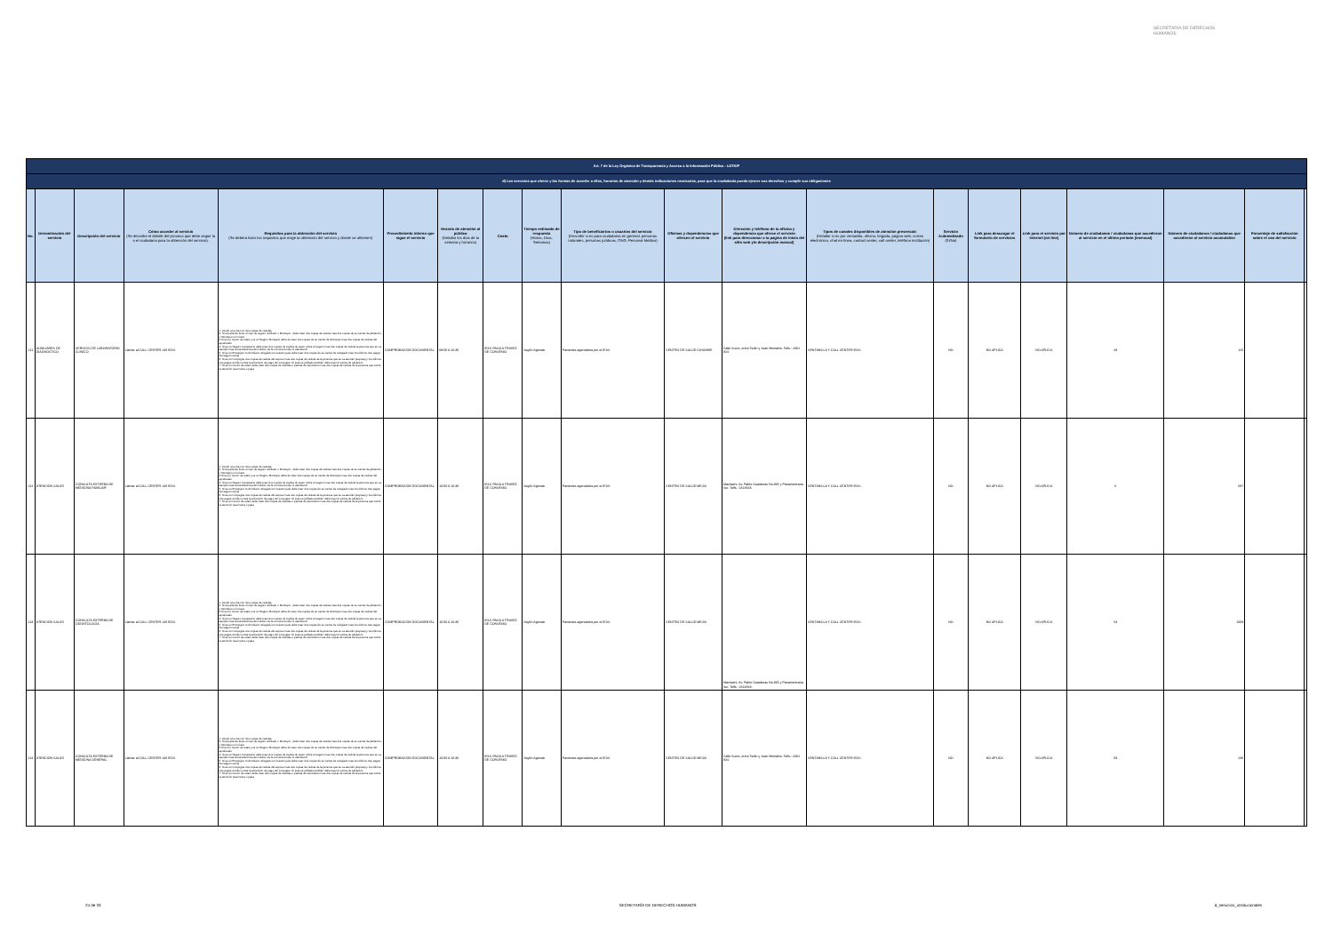SECRETARÍA DE DERECHOS HUMANOS
| Art. 7 de la Ley Orgánica de Transparencia y Acceso a la Información Pública - LOTAIP | | | | | | | | | | | | | | | | | | | |
| d) Los servicios que ofrece y las formas de acceder a ellos, horarios de atención y demás indicaciones necesarias, para que la ciudadanía pueda ejercer sus derechos y cumplir sus obligaciones | | | | | | | | | | | | | | | | | | | |
| No. | Denominación del servicio | Descripción del servicio | Cómo acceder al servicio (Se describe el detalle del proceso que debe seguir la o el ciudadano para la obtención del servicio). | Requisitos para la obtención del servicio (Se deberá listar los requisitos que exige la obtención del servicio y donde se obtienen) | Procedimiento interno que sigue el servicio | Horario de atención al público (Detallar los días de la semana y horarios) | Costo | Tiempo estimado de respuesta (Horas, Días, Semanas) | Tipo de beneficiarios o usuarios del servicio (Describir si es para ciudadanía en general, personas naturales, personas jurídicas, ONG, Personal Médico) | Oficinas y dependencias que ofrecen el servicio | Dirección y teléfono de la oficina y dependencia que ofrece el servicio (link para direccionar a la página de inicio del sitio web y/o descripción manual) | Tipos de canales disponibles de atención presencial: (Detallar si es por ventanilla, oficina, brigada, página web, correo electrónico, chat en línea, contact center, call center, teléfono institución) | Servicio Automatizado (Si/No) | Link para descargar el formulario de servicios | Link para el servicio por internet (on line) | Número de ciudadanos / ciudadanas que accedieron al servicio en el último período (mensual) | Número de ciudadanos / ciudadanas que accedieron al servicio acumulativo | Porcentaje de satisfacción sobre el uso del servicio | |
| 211 | AUXILIARES DE DIAGNÓSTICO | SERVICIO DE LABORATORIO CLÍNICO | Llamar al CALL CENTER 140 IESS | 1. Acudir a la cita con dos copias de cedulas 2. Si el paciente tiene un tipo de seguro Jubilado o Montepio , debe traer dos copias de cedula mas dos copias de su carnet de jubilación, o Montepio si lo fuere 3 Si es un menor de edad y es un Seguro Montepio debe de traer dos copias de su carnet de Montepio mas dos copias de cedula del apoderado 4. Si es un Seguro Campesino debe traer dos copias de cedula de quien cubre el seguro mas dos copias de cedula la persona que se va atender más la transferencia del médico de la comuna donde lo atendieron. 5. Si es un Extranjero Colombiano refugiado en nuestro país debe traer dos copias de su carnet de refugiado mas los últimos tres pagos del seguro social 6. Si es un Conyugue dos copias de cedula del esposo mas dos copias de cedula de la persona que se va atender (esposa) y los últimos tres pagos donde conste la extensión de pago del conyugue. Si este es jubilado también debe traer el carnet de jubilación 7. Si es un menor de edad, debe traer dos copias de cedulas o partida de nacimiento mas dos copias de cedula de la persona que cubre la atención sea mama o papa | COMPROBACIÓN DOCUMENTAL | 08:00 A 16:30 | IESS PAGA A TRAVEZ DE CONVENIO | Según Agenda | Pacientes agendados por el IESS | CENTRO DE SALUD CAYAMBE | Calle Sucre, entre Terán y Juan Montalvo. Telfs.: 2362 824 | VENTANILLA Y CALL CENTER IESS | NO | NO APLICA | NO APLICA | 28 | 125 | | |
| 212 | ATENCIÓN SALUD | CONSULTA EXTERNA DE MEDICINA FAMILIAR | Llamar al CALL CENTER 140 IESS | 1. Acudir a la cita con dos copias de cedulas 2. Si el paciente tiene un tipo de seguro Jubilado o Montepio , debe traer dos copias de cedula mas dos copias de su carnet de jubilación, o Montepio si lo fuere 3 Si es un menor de edad y es un Seguro Montepio debe de traer dos copias de su carnet de Montepio mas dos copias de cedula del apoderado 4. Si es un Seguro Campesino debe traer dos copias de cedula de quien cubre el seguro mas dos copias de cedula la persona que se va atender más la transferencia del médico de la comuna donde lo atendieron. 5. Si es un Extranjero Colombiano refugiado en nuestro país debe traer dos copias de su carnet de refugiado mas los últimos tres pagos del seguro social 6. Si es un Conyugue dos copias de cedula del esposo mas dos copias de cedula de la persona que se va atender (esposa) y los últimos tres pagos donde conste la extensión de pago del conyugue. Si este es jubilado también debe traer el carnet de jubilación 7. Si es un menor de edad, debe traer dos copias de cedulas o partida de nacimiento mas dos copias de cedula de la persona que cubre la atención sea mama o papa | COMPROBACIÓN DOCUMENTAL | 10:00 A 16:30 | IESS PAGA A TRAVEZ DE CONVENIO | Según Agenda | Pacientes agendados por el IESS | CENTRO DE SALUD MEJIA | Machachi, Av. Pablo Guarderas No.935 y Panamericana Sur. Telfs.: 2314818. | VENTANILLA Y CALL CENTER IESS | NO | NO APLICA | NO APLICA | 0 | 687 | | |
| 213 | ATENCIÓN SALUD | CONSULTA EXTERNA DE ODONTOLOGÍA | Llamar al CALL CENTER 140 IESS | 1. Acudir a la cita con dos copias de cedulas 2. Si el paciente tiene un tipo de seguro Jubilado o Montepio , debe traer dos copias de cedula mas dos copias de su carnet de jubilación, o Montepio si lo fuere 3 Si es un menor de edad y es un Seguro Montepio debe de traer dos copias de su carnet de Montepio mas dos copias de cedula del apoderado 4. Si es un Seguro Campesino debe traer dos copias de cedula de quien cubre el seguro mas dos copias de cedula la persona que se va atender más la transferencia del médico de la comuna donde lo atendieron. 5. Si es un Extranjero Colombiano refugiado en nuestro país debe traer dos copias de su carnet de refugiado mas los últimos tres pagos del seguro social 6. Si es un Conyugue dos copias de cedula del esposo mas dos copias de cedula de la persona que se va atender (esposa) y los últimos tres pagos donde conste la extensión de pago del conyugue. Si este es jubilado también debe traer el carnet de jubilación 7. Si es un menor de edad, debe traer dos copias de cedulas o partida de nacimiento mas dos copias de cedula de la persona que cubre la atención sea mama o papa | COMPROBACIÓN DOCUMENTAL | 10:00 A 16:30 | IESS PAGA A TRAVEZ DE CONVENIO | Según Agenda | Pacientes agendados por el IESS | CENTRO DE SALUD MEJIA | Machachi, Av. Pablo Guarderas No.935 y Panamericana Sur. Telfs.: 2314818. | VENTANILLA Y CALL CENTER IESS | NO | NO APLICA | NO APLICA | 53 | 1069 | | |
| 214 | ATENCIÓN SALUD | CONSULTA EXTERNA DE MEDICINA GENERAL | Llamar al CALL CENTER 140 IESS | 1. Acudir a la cita con dos copias de cedulas 2. Si el paciente tiene un tipo de seguro Jubilado o Montepio , debe traer dos copias de cedula mas dos copias de su carnet de jubilación, o Montepio si lo fuere 3 Si es un menor de edad y es un Seguro Montepio debe de traer dos copias de su carnet de Montepio mas dos copias de cedula del apoderado 4. Si es un Seguro Campesino debe traer dos copias de cedula de quien cubre el seguro mas dos copias de cedula la persona que se va atender más la transferencia del médico de la comuna donde lo atendieron. 5. Si es un Extranjero Colombiano refugiado en nuestro país debe traer dos copias de su carnet de refugiado mas los últimos tres pagos del seguro social 6. Si es un Conyugue dos copias de cedula del esposo mas dos copias de cedula de la persona que se va atender (esposa) y los últimos tres pagos donde conste la extensión de pago del conyugue. Si este es jubilado también debe traer el carnet de jubilación 7. Si es un menor de edad, debe traer dos copias de cedulas o partida de nacimiento mas dos copias de cedula de la persona que cubre la atención sea mama o papa | COMPROBACIÓN DOCUMENTAL | 10:00 A 16:30 | IESS PAGA A TRAVEZ DE CONVENIO | Según Agenda | Pacientes agendados por el IESS | CENTRO DE SALUD MEJIA | Calle Sucre, entre Terán y Juan Montalvo. Telfs.: 2362 824 | VENTANILLA Y CALL CENTER IESS | NO | NO APLICA | NO APLICA | 69 | 236 | | |
24 de 33 SECRETARÍA DE DERECHOS HUMANOS d_servicios_institucionales